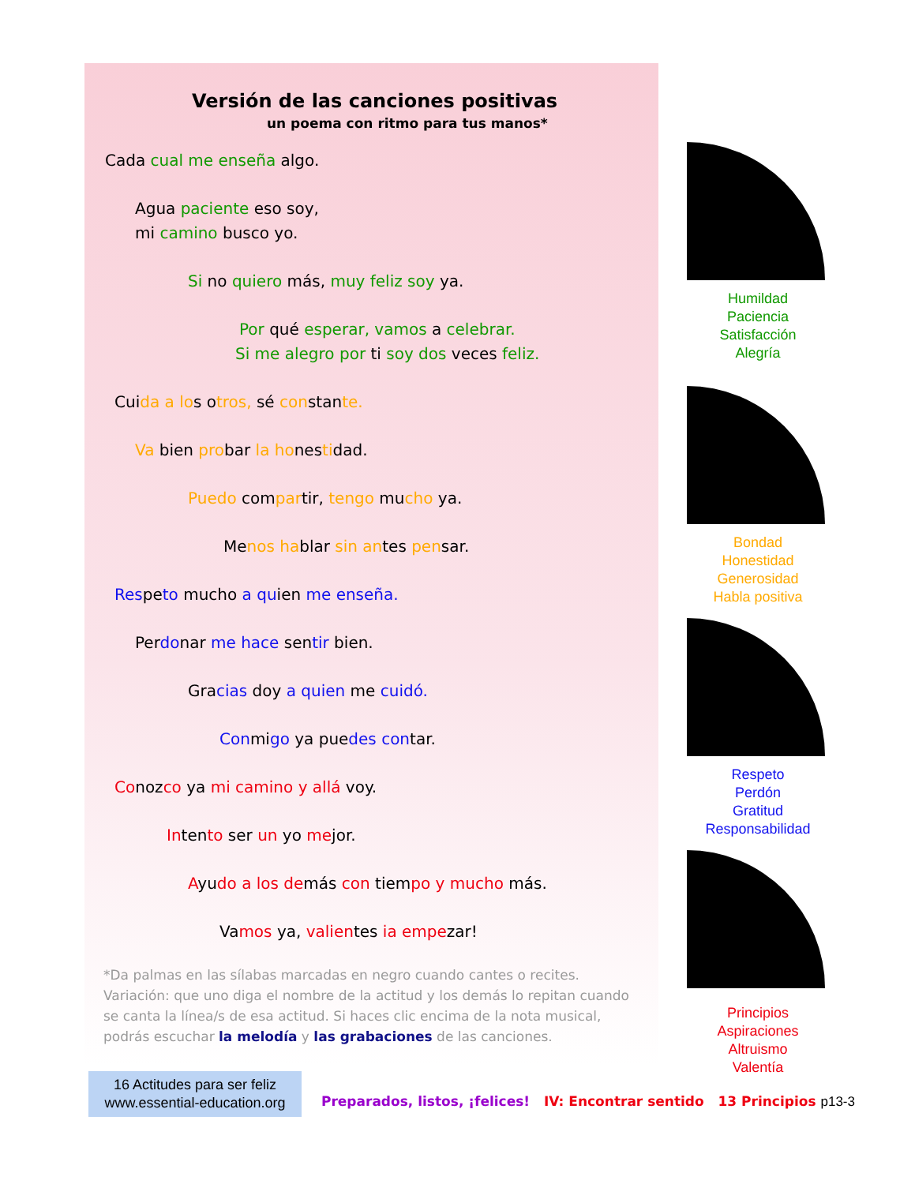Versión de las canciones positivas
un poema con ritmo para tus manos*
Cada cual me enseña algo.
Agua paciente eso soy,
mi camino busco yo.
Si no quiero más, muy feliz soy ya.
Por qué esperar, vamos a celebrar.
Si me alegro por ti soy dos veces feliz.
Cuida a los otros, sé constante.
Va bien probar la honestidad.
Puedo compartir, tengo mucho ya.
Menos hablar sin antes pensar.
Respeto mucho a quien me enseña.
Perdonar me hace sentir bien.
Gracias doy a quien me cuidó.
Conmigo ya puedes contar.
Conozco ya mi camino y allá voy.
Intento ser un yo mejor.
Ayudo a los demás con tiempo y mucho más.
Vamos ya, valientes ia empezar!
*Da palmas en las sílabas marcadas en negro cuando cantes o recites. Variación: que uno diga el nombre de la actitud y los demás lo repitan cuando se canta la línea/s de esa actitud. Si haces clic encima de la nota musical, podrás escuchar la melodía y las grabaciones de las canciones.
Humildad
Paciencia
Satisfacción
Alegría
Bondad
Honestidad
Generosidad
Habla positiva
Respeto
Perdón
Gratitud
Responsabilidad
Principios
Aspiraciones
Altruismo
Valentía
16 Actitudes para ser feliz
www.essential-education.org
Preparados, listos, ¡felices! IV: Encontrar sentido 13 Principios p13-3